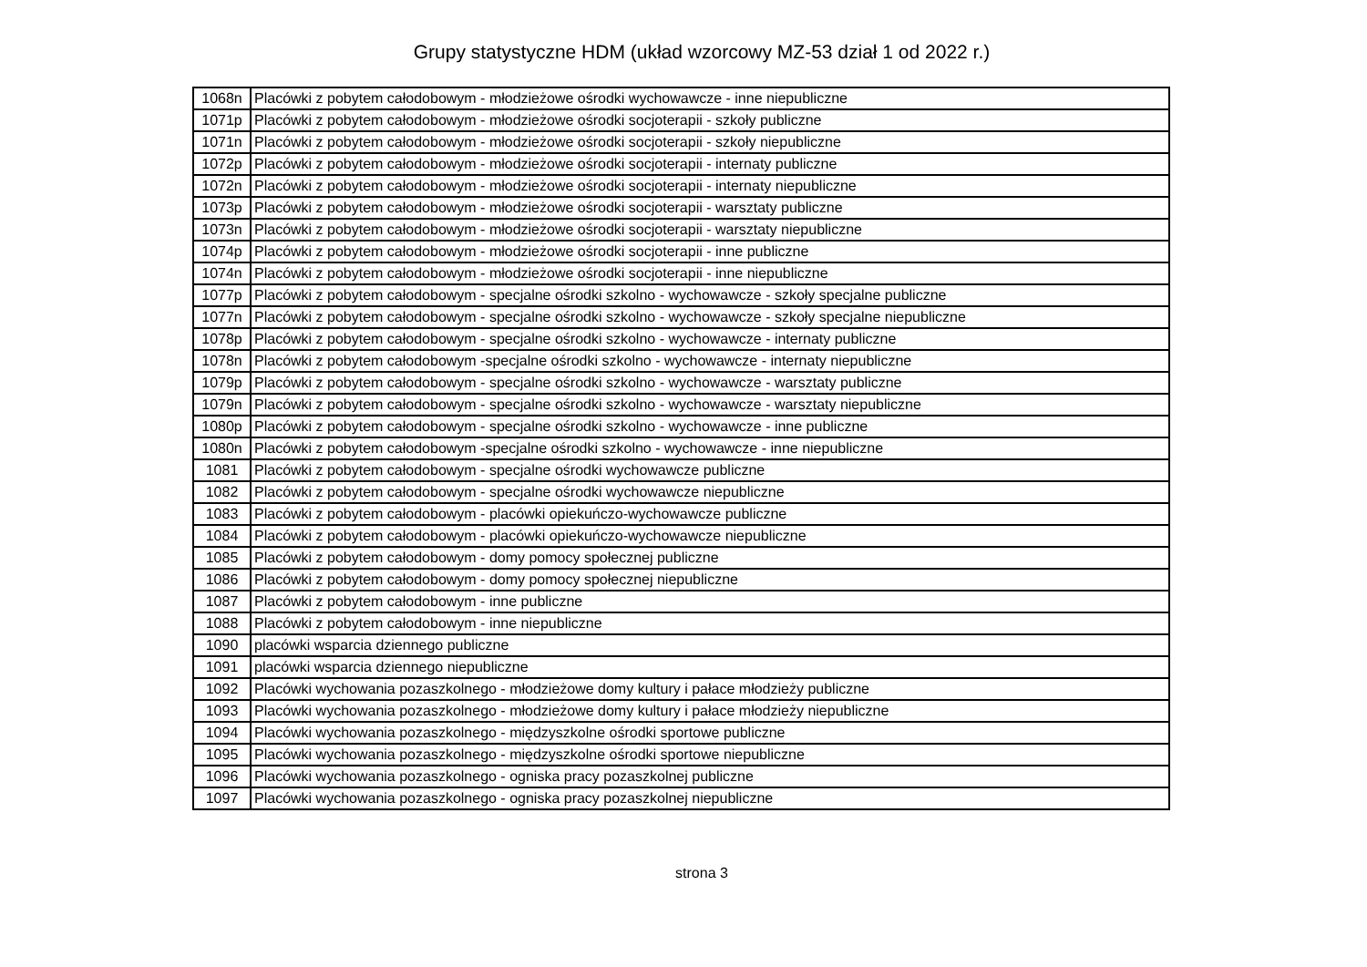Grupy statystyczne HDM (układ wzorcowy MZ-53 dział 1 od 2022 r.)
| 1068n | Placówki z pobytem całodobowym - młodzieżowe ośrodki wychowawcze - inne niepubliczne |
| 1071p | Placówki z pobytem całodobowym - młodzieżowe ośrodki socjoterapii - szkoły publiczne |
| 1071n | Placówki z pobytem całodobowym - młodzieżowe ośrodki socjoterapii - szkoły niepubliczne |
| 1072p | Placówki z pobytem całodobowym - młodzieżowe ośrodki socjoterapii - internaty publiczne |
| 1072n | Placówki z pobytem całodobowym - młodzieżowe ośrodki socjoterapii - internaty niepubliczne |
| 1073p | Placówki z pobytem całodobowym - młodzieżowe ośrodki socjoterapii - warsztaty publiczne |
| 1073n | Placówki z pobytem całodobowym - młodzieżowe ośrodki socjoterapii - warsztaty niepubliczne |
| 1074p | Placówki z pobytem całodobowym - młodzieżowe ośrodki socjoterapii - inne publiczne |
| 1074n | Placówki z pobytem całodobowym - młodzieżowe ośrodki socjoterapii - inne niepubliczne |
| 1077p | Placówki z pobytem całodobowym - specjalne ośrodki szkolno - wychowawcze - szkoły specjalne publiczne |
| 1077n | Placówki z pobytem całodobowym - specjalne ośrodki szkolno - wychowawcze - szkoły specjalne niepubliczne |
| 1078p | Placówki z pobytem całodobowym - specjalne ośrodki szkolno - wychowawcze - internaty publiczne |
| 1078n | Placówki z pobytem całodobowym -specjalne ośrodki szkolno - wychowawcze - internaty niepubliczne |
| 1079p | Placówki z pobytem całodobowym - specjalne ośrodki szkolno - wychowawcze - warsztaty publiczne |
| 1079n | Placówki z pobytem całodobowym - specjalne ośrodki szkolno - wychowawcze - warsztaty niepubliczne |
| 1080p | Placówki z pobytem całodobowym - specjalne ośrodki szkolno - wychowawcze - inne publiczne |
| 1080n | Placówki z pobytem całodobowym -specjalne ośrodki szkolno - wychowawcze - inne niepubliczne |
| 1081 | Placówki z pobytem całodobowym - specjalne ośrodki wychowawcze publiczne |
| 1082 | Placówki z pobytem całodobowym - specjalne ośrodki wychowawcze niepubliczne |
| 1083 | Placówki z pobytem całodobowym - placówki opiekuńczo-wychowawcze publiczne |
| 1084 | Placówki z pobytem całodobowym - placówki opiekuńczo-wychowawcze niepubliczne |
| 1085 | Placówki z pobytem całodobowym - domy pomocy społecznej publiczne |
| 1086 | Placówki z pobytem całodobowym - domy pomocy społecznej niepubliczne |
| 1087 | Placówki z pobytem całodobowym - inne publiczne |
| 1088 | Placówki z pobytem całodobowym - inne niepubliczne |
| 1090 | placówki wsparcia dziennego publiczne |
| 1091 | placówki wsparcia dziennego niepubliczne |
| 1092 | Placówki wychowania pozaszkolnego - młodzieżowe domy kultury i pałace młodzieży publiczne |
| 1093 | Placówki wychowania pozaszkolnego - młodzieżowe domy kultury i pałace młodzieży niepubliczne |
| 1094 | Placówki wychowania pozaszkolnego - międzyszkolne ośrodki sportowe publiczne |
| 1095 | Placówki wychowania pozaszkolnego - międzyszkolne ośrodki sportowe niepubliczne |
| 1096 | Placówki wychowania pozaszkolnego - ogniska pracy pozaszkolnej publiczne |
| 1097 | Placówki wychowania pozaszkolnego - ogniska pracy pozaszkolnej niepubliczne |
strona 3